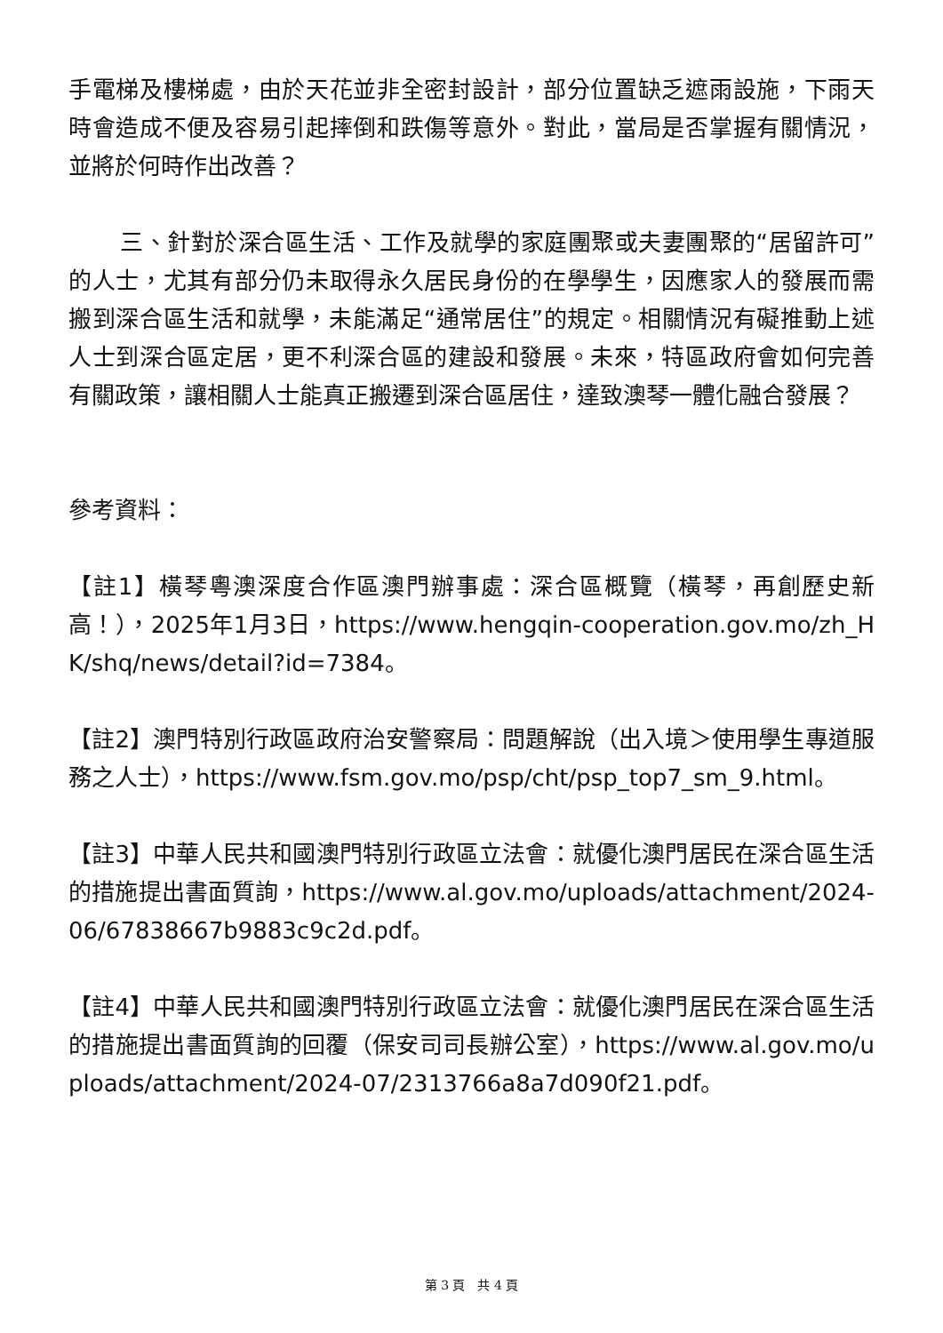手電梯及樓梯處，由於天花並非全密封設計，部分位置缺乏遮雨設施，下雨天時會造成不便及容易引起摔倒和跌傷等意外。對此，當局是否掌握有關情況，並將於何時作出改善？
三、針對於深合區生活、工作及就學的家庭團聚或夫妻團聚的“居留許可”的人士，尤其有部分仍未取得永久居民身份的在學學生，因應家人的發展而需搬到深合區生活和就學，未能滿足“通常居住”的規定。相關情況有礙推動上述人士到深合區定居，更不利深合區的建設和發展。未來，特區政府會如何完善有關政策，讓相關人士能真正搬遷到深合區居住，達致澳琴一體化融合發展？
參考資料：
【註1】橫琴粵澳深度合作區澳門辦事處：深合區概覽（橫琴，再創歷史新高！），2025年1月3日，https://www.hengqin-cooperation.gov.mo/zh_HK/shq/news/detail?id=7384。
【註2】澳門特別行政區政府治安警察局：問題解說（出入境＞使用學生專道服務之人士），https://www.fsm.gov.mo/psp/cht/psp_top7_sm_9.html。
【註3】中華人民共和國澳門特別行政區立法會：就優化澳門居民在深合區生活的措施提出書面質詢，https://www.al.gov.mo/uploads/attachment/2024-06/67838667b9883c9c2d.pdf。
【註4】中華人民共和國澳門特別行政區立法會：就優化澳門居民在深合區生活的措施提出書面質詢的回覆（保安司司長辦公室），https://www.al.gov.mo/uploads/attachment/2024-07/2313766a8a7d090f21.pdf。
第 3 頁　共 4 頁